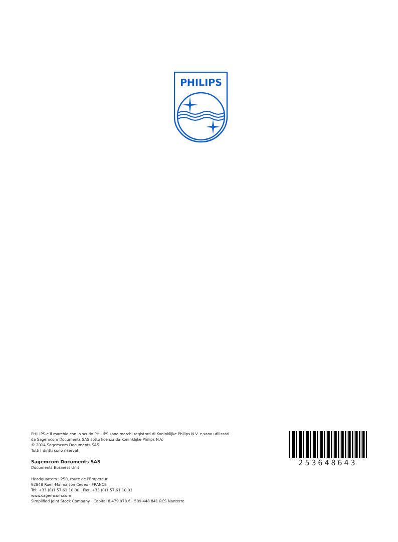PHILIPS
PHILIPS e il marchio con lo scudo PHILIPS sono marchi registrati di Koninklijke Philips N.V. e sono utilizzati
da Sagemcom Documents SAS sotto licenza da Koninklijke Philips N.V.
© 2014 Sagemcom Documents SAS
Tutti I diritti sono riservati
Sagemcom Documents SAS
Documents Business Unit
Headquarters : 250, route de l'Empereur
92848 Rueil-Malmaison Cedex · FRANCE
Tel: +33 (0)1 57 61 10 00 · Fax: +33 (0)1 57 61 10 01
www.sagemcom.com
Simplified Joint Stock Company · Capital 8.479.978 € · 509 448 841 RCS Nanterre
253648643